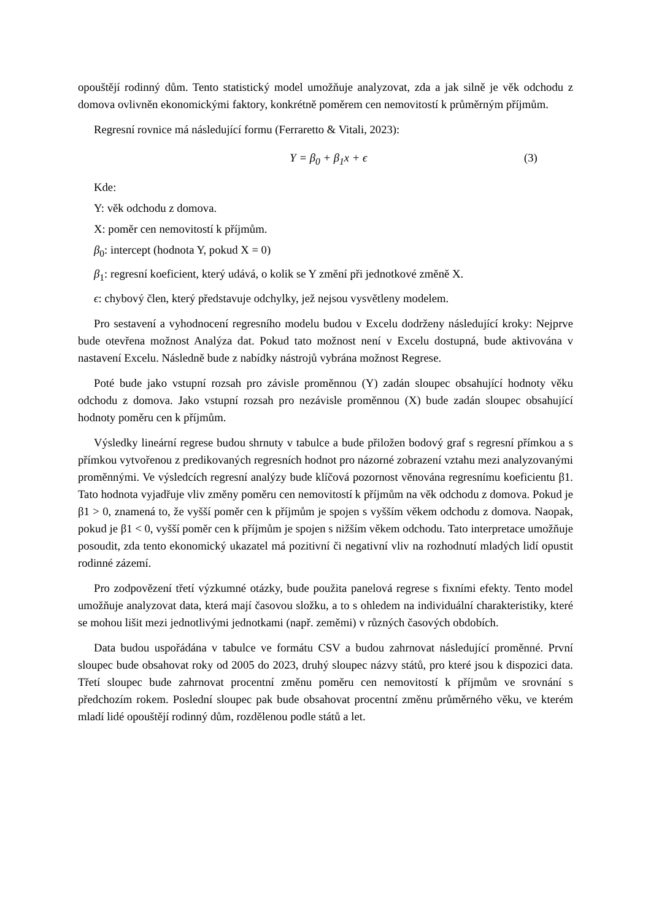opouštějí rodinný dům. Tento statistický model umožňuje analyzovat, zda a jak silně je věk odchodu z domova ovlivněn ekonomickými faktory, konkrétně poměrem cen nemovitostí k průměrným příjmům.
Regresní rovnice má následující formu (Ferraretto & Vitali, 2023):
Y = β<sub>0</sub> + β<sub>1</sub>x + ϵ (3)
Kde:
Y: věk odchodu z domova.
X: poměr cen nemovitostí k příjmům.
β<sub>0</sub>: intercept (hodnota Y, pokud X = 0)
β<sub>1</sub>: regresní koeficient, který udává, o kolik se Y změní při jednotkové změně X.
ϵ: chybový člen, který představuje odchylky, jež nejsou vysvětleny modelem.
Pro sestavení a vyhodnocení regresního modelu budou v Excelu dodrženy následující kroky: Nejprve bude otevřena možnost Analýza dat. Pokud tato možnost není v Excelu dostupná, bude aktivována v nastavení Excelu. Následně bude z nabídky nástrojů vybrána možnost Regrese.
Poté bude jako vstupní rozsah pro závisle proměnnou (Y) zadán sloupec obsahující hodnoty věku odchodu z domova. Jako vstupní rozsah pro nezávisle proměnnou (X) bude zadán sloupec obsahující hodnoty poměru cen k příjmům.
Výsledky lineární regrese budou shrnuty v tabulce a bude přiložen bodový graf s regresní přímkou a s přímkou vytvořenou z predikovaných regresních hodnot pro názorné zobrazení vztahu mezi analyzovanými proměnnými. Ve výsledcích regresní analýzy bude klíčová pozornost věnována regresnímu koeficientu β1. Tato hodnota vyjadřuje vliv změny poměru cen nemovitostí k příjmům na věk odchodu z domova. Pokud je β1 > 0, znamená to, že vyšší poměr cen k příjmům je spojen s vyšším věkem odchodu z domova. Naopak, pokud je β1 < 0, vyšší poměr cen k příjmům je spojen s nižším věkem odchodu. Tato interpretace umožňuje posoudit, zda tento ekonomický ukazatel má pozitivní či negativní vliv na rozhodnutí mladých lidí opustit rodinné zázemí.
Pro zodpovězení třetí výzkumné otázky, bude použita panelová regrese s fixními efekty. Tento model umožňuje analyzovat data, která mají časovou složku, a to s ohledem na individuální charakteristiky, které se mohou lišit mezi jednotlivými jednotkami (např. zeměmi) v různých časových obdobích.
Data budou uspořádána v tabulce ve formátu CSV a budou zahrnovat následující proměnné. První sloupec bude obsahovat roky od 2005 do 2023, druhý sloupec názvy států, pro které jsou k dispozici data. Třetí sloupec bude zahrnovat procentní změnu poměru cen nemovitostí k příjmům ve srovnání s předchozím rokem. Poslední sloupec pak bude obsahovat procentní změnu průměrného věku, ve kterém mladí lidé opouštějí rodinný dům, rozdělenou podle států a let.